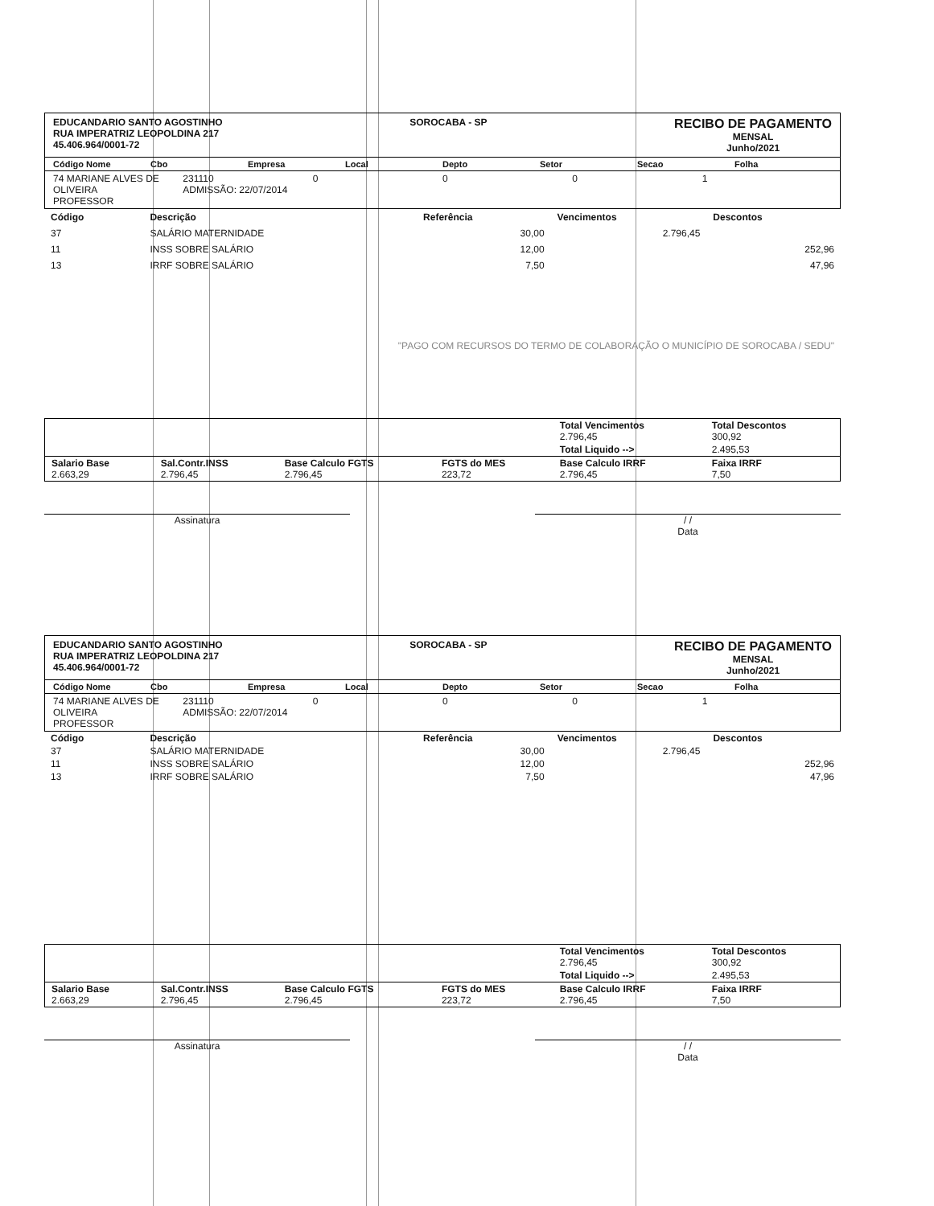EDUCANDARIO SANTO AGOSTINHO
RUA IMPERATRIZ LEOPOLDINA 217
45.406.964/0001-72
SOROCABA - SP
RECIBO DE PAGAMENTO
MENSAL
Junho/2021
Código Nome Cbo Empresa Local Depto Setor Secao Folha
74 MARIANE ALVES DE OLIVEIRA
PROFESSOR 231110
ADMISSÃO: 22/07/2014 0001
| Código | Descrição | Referência | Vencimentos | Descontos |
| --- | --- | --- | --- | --- |
| 37 | SALÁRIO MATERNIDADE | 30,00 | 2.796,45 | |
| 11 | INSS SOBRE SALÁRIO | 12,00 | | 252,96 |
| 13 | IRRF SOBRE SALÁRIO | 7,50 | | 47,96 |
| "PAGO COM RECURSOS DO TERMO DE COLABORAÇÃO O MUNICÍPIO DE SOROCABA / SEDU" | | | | |
| | | | | Total Vencimentos 2.796,45 | Total Descontos 300,92 |
| | | | | Total Liquido --> | 2.495,53 |
| Salario Base 2.663,29 | Sal.Contr.INSS 2.796,45 | Base Calculo FGTS 2.796,45 | FGTS do MES 223,72 | Base Calculo IRRF 2.796,45 | Faixa IRRF 7,50 |
Assinatura / /
Data
EDUCANDARIO SANTO AGOSTINHO
RUA IMPERATRIZ LEOPOLDINA 217
45.406.964/0001-72
SOROCABA - SP
RECIBO DE PAGAMENTO
MENSAL
Junho/2021
Código Nome Cbo Empresa Local Depto Setor Secao Folha
74 MARIANE ALVES DE OLIVEIRA
PROFESSOR 231110
ADMISSÃO: 22/07/2014 0001
| Código | Descrição | Referência | Vencimentos | Descontos |
| --- | --- | --- | --- | --- |
| 37 | SALÁRIO MATERNIDADE | 30,00 | 2.796,45 | |
| 11 | INSS SOBRE SALÁRIO | 12,00 | | 252,96 |
| 13 | IRRF SOBRE SALÁRIO | 7,50 | | 47,96 |
| | | | | Total Vencimentos 2.796,45 | Total Descontos 300,92 |
| | | | | Total Liquido --> | 2.495,53 |
| Salario Base 2.663,29 | Sal.Contr.INSS 2.796,45 | Base Calculo FGTS 2.796,45 | FGTS do MES 223,72 | Base Calculo IRRF 2.796,45 | Faixa IRRF 7,50 |
Assinatura / /
Data